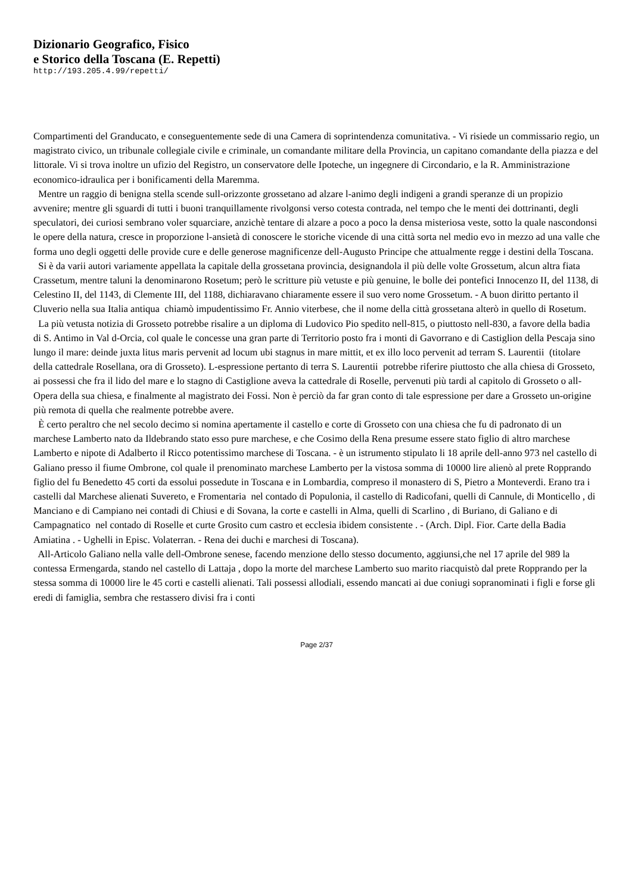Dizionario Geografico, Fisico
e Storico della Toscana (E. Repetti)
http://193.205.4.99/repetti/
Compartimenti del Granducato, e conseguentemente sede di una Camera di soprintendenza comunitativa. - Vi risiede un commissario regio, un magistrato civico, un tribunale collegiale civile e criminale, un comandante militare della Provincia, un capitano comandante della piazza e del littorale. Vi si trova inoltre un ufizio del Registro, un conservatore delle Ipoteche, un ingegnere di Circondario, e la R. Amministrazione economico-idraulica per i bonificamenti della Maremma.
Mentre un raggio di benigna stella scende sull-orizzonte grossetano ad alzare l-animo degli indigeni a grandi speranze di un propizio avvenire; mentre gli sguardi di tutti i buoni tranquillamente rivolgonsi verso cotesta contrada, nel tempo che le menti dei dottrinanti, degli speculatori, dei curiosi sembrano voler squarciare, anzichè tentare di alzare a poco a poco la densa misteriosa veste, sotto la quale nascondonsi le opere della natura, cresce in proporzione l-ansietà di conoscere le storiche vicende di una città sorta nel medio evo in mezzo ad una valle che forma uno degli oggetti delle provide cure e delle generose magnificenze dell-Augusto Principe che attualmente regge i destini della Toscana.
Si è da varii autori variamente appellata la capitale della grossetana provincia, designandola il più delle volte Grossetum, alcun altra fiata Crassetum, mentre taluni la denominarono Rosetum; però le scritture più vetuste e più genuine, le bolle dei pontefici Innocenzo II, del 1138, di Celestino II, del 1143, di Clemente III, del 1188, dichiaravano chiaramente essere il suo vero nome Grossetum. - A buon diritto pertanto il Cluverio nella sua Italia antiqua chiamò impudentissimo Fr. Annio viterbese, che il nome della città grossetana alterò in quello di Rosetum.
La più vetusta notizia di Grosseto potrebbe risalire a un diploma di Ludovico Pio spedito nell-815, o piuttosto nell-830, a favore della badia di S. Antimo in Val d-Orcia, col quale le concesse una gran parte di Territorio posto fra i monti di Gavorrano e di Castiglion della Pescaja sino lungo il mare: deinde juxta litus maris pervenit ad locum ubi stagnus in mare mittit, et ex illo loco pervenit ad terram S. Laurentii (titolare della cattedrale Rosellana, ora di Grosseto). L-espressione pertanto di terra S. Laurentii potrebbe riferire piuttosto che alla chiesa di Grosseto, ai possessi che fra il lido del mare e lo stagno di Castiglione aveva la cattedrale di Roselle, pervenuti più tardi al capitolo di Grosseto o all-Opera della sua chiesa, e finalmente al magistrato dei Fossi. Non è perciò da far gran conto di tale espressione per dare a Grosseto un-origine più remota di quella che realmente potrebbe avere.
È certo peraltro che nel secolo decimo si nomina apertamente il castello e corte di Grosseto con una chiesa che fu di padronato di un marchese Lamberto nato da Ildebrando stato esso pure marchese, e che Cosimo della Rena presume essere stato figlio di altro marchese Lamberto e nipote di Adalberto il Ricco potentissimo marchese di Toscana. - è un istrumento stipulato li 18 aprile dell-anno 973 nel castello di Galiano presso il fiume Ombrone, col quale il prenominato marchese Lamberto per la vistosa somma di 10000 lire alienò al prete Ropprando figlio del fu Benedetto 45 corti da essolui possedute in Toscana e in Lombardia, compreso il monastero di S, Pietro a Monteverdi. Erano tra i castelli dal Marchese alienati Suvereto, e Fromentaria nel contado di Populonia, il castello di Radicofani, quelli di Cannule, di Monticello , di Manciano e di Campiano nei contadi di Chiusi e di Sovana, la corte e castelli in Alma, quelli di Scarlino , di Buriano, di Galiano e di Campagnatico nel contado di Roselle et curte Grosito cum castro et ecclesia ibidem consistente . - (Arch. Dipl. Fior. Carte della Badia Amiatina . - Ughelli in Episc. Volaterran. - Rena dei duchi e marchesi di Toscana).
All-Articolo Galiano nella valle dell-Ombrone senese, facendo menzione dello stesso documento, aggiunsi,che nel 17 aprile del 989 la contessa Ermengarda, stando nel castello di Lattaja , dopo la morte del marchese Lamberto suo marito riacquistò dal prete Ropprando per la stessa somma di 10000 lire le 45 corti e castelli alienati. Tali possessi allodiali, essendo mancati ai due coniugi sopranominati i figli e forse gli eredi di famiglia, sembra che restassero divisi fra i conti
Page 2/37